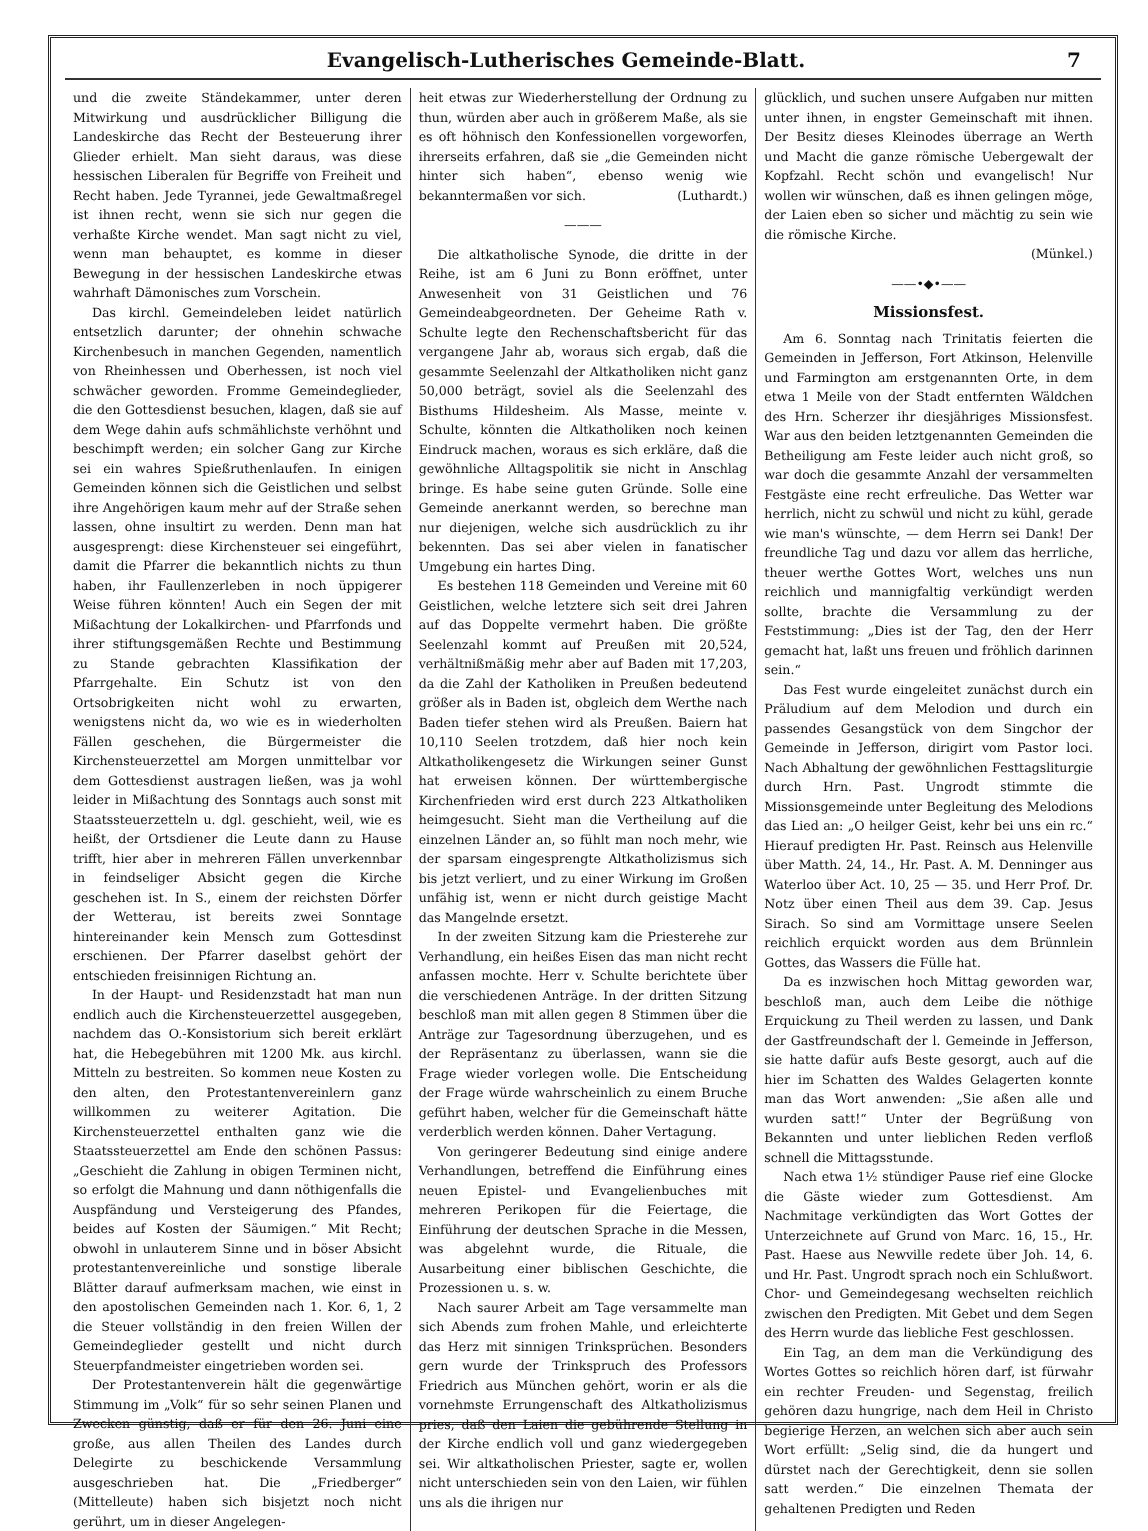Evangelisch-Lutherisches Gemeinde-Blatt. 7
und die zweite Ständekammer, unter deren Mitwirkung und ausdrücklicher Billigung die Landeskirche das Recht der Besteuerung ihrer Glieder erhielt. Man sieht daraus, was diese hessischen Liberalen für Begriffe von Freiheit und Recht haben. Jede Tyrannei, jede Gewaltmaßregel ist ihnen recht, wenn sie sich nur gegen die verhaßte Kirche wendet. Man sagt nicht zu viel, wenn man behauptet, es komme in dieser Bewegung in der hessischen Landeskirche etwas wahrhaft Dämonisches zum Vorschein.
Das kirchl. Gemeindeleben leidet natürlich entsetzlich darunter; der ohnehin schwache Kirchenbesuch in manchen Gegenden, namentlich von Rheinhessen und Oberhessen, ist noch viel schwächer geworden. Fromme Gemeindeglieder, die den Gottesdienst besuchen, klagen, daß sie auf dem Wege dahin aufs schmählichste verhöhnt und beschimpft werden; ein solcher Gang zur Kirche sei ein wahres Spießruthenlaufen. In einigen Gemeinden können sich die Geistlichen und selbst ihre Angehörigen kaum mehr auf der Straße sehen lassen, ohne insultirt zu werden. Denn man hat ausgesprengt: diese Kirchensteuer sei eingeführt, damit die Pfarrer die bekanntlich nichts zu thun haben, ihr Faullenzerleben in noch üppigerer Weise führen könnten! Auch ein Segen der mit Mißachtung der Lokalkirchen- und Pfarrfonds und ihrer stiftungsgemäßen Rechte und Bestimmung zu Stande gebrachten Klassifikation der Pfarrgehalte. Ein Schutz ist von den Ortsobrigkeiten nicht wohl zu erwarten, wenigstens nicht da, wo wie es in wiederholten Fällen geschehen, die Bürgermeister die Kirchensteuerzettel am Morgen unmittelbar vor dem Gottesdienst austragen ließen, was ja wohl leider in Mißachtung des Sonntags auch sonst mit Staatssteuerzetteln u. dgl. geschieht, weil, wie es heißt, der Ortsdiener die Leute dann zu Hause trifft, hier aber in mehreren Fällen unverkennbar in feindseliger Absicht gegen die Kirche geschehen ist. In S., einem der reichsten Dörfer der Wetterau, ist bereits zwei Sonntage hintereinander kein Mensch zum Gottesdinst erschienen. Der Pfarrer daselbst gehört der entschieden freisinnigen Richtung an.
In der Haupt- und Residenzstadt hat man nun endlich auch die Kirchensteuerzettel ausgegeben, nachdem das O.-Konsistorium sich bereit erklärt hat, die Hebegebühren mit 1200 Mk. aus kirchl. Mitteln zu bestreiten. So kommen neue Kosten zu den alten, den Protestantenvereinlern ganz willkommen zu weiterer Agitation. Die Kirchensteuerzettel enthalten ganz wie die Staatssteuerzettel am Ende den schönen Passus: „Geschieht die Zahlung in obigen Terminen nicht, so erfolgt die Mahnung und dann nöthigenfalls die Auspfändung und Versteigerung des Pfandes, beides auf Kosten der Säumigen.“ Mit Recht; obwohl in unlauterem Sinne und in böser Absicht protestantenvereinliche und sonstige liberale Blätter darauf aufmerksam machen, wie einst in den apostolischen Gemeinden nach 1. Kor. 6, 1, 2 die Steuer vollständig in den freien Willen der Gemeindeglieder gestellt und nicht durch Steuerpfandmeister eingetrieben worden sei.
Der Protestantenverein hält die gegenwärtige Stimmung im „Volk“ für so sehr seinen Planen und Zwecken günstig, daß er für den 26. Juni eine große, aus allen Theilen des Landes durch Delegirte zu beschickende Versammlung ausgeschrieben hat. Die „Friedberger“ (Mittelleute) haben sich bisjetzt noch nicht gerührt, um in dieser Angelegen-
heit etwas zur Wiederherstellung der Ordnung zu thun, würden aber auch in größerem Maße, als sie es oft höhnisch den Konfessionellen vorgeworfen, ihrerseits erfahren, daß sie „die Gemeinden nicht hinter sich haben“, ebenso wenig wie bekanntermaßen vor sich. (Luthardt.)
———
Die altkatholische Synode, die dritte in der Reihe, ist am 6 Juni zu Bonn eröffnet, unter Anwesenheit von 31 Geistlichen und 76 Gemeindeabgeordneten. Der Geheime Rath v. Schulte legte den Rechenschaftsbericht für das vergangene Jahr ab, woraus sich ergab, daß die gesammte Seelenzahl der Altkatholiken nicht ganz 50,000 beträgt, soviel als die Seelenzahl des Bisthums Hildesheim. Als Masse, meinte v. Schulte, könnten die Altkatholiken noch keinen Eindruck machen, woraus es sich erkläre, daß die gewöhnliche Alltagspolitik sie nicht in Anschlag bringe. Es habe seine guten Gründe. Solle eine Gemeinde anerkannt werden, so berechne man nur diejenigen, welche sich ausdrücklich zu ihr bekennten. Das sei aber vielen in fanatischer Umgebung ein hartes Ding.
Es bestehen 118 Gemeinden und Vereine mit 60 Geistlichen, welche letztere sich seit drei Jahren auf das Doppelte vermehrt haben. Die größte Seelenzahl kommt auf Preußen mit 20,524, verhältnißmäßig mehr aber auf Baden mit 17,203, da die Zahl der Katholiken in Preußen bedeutend größer als in Baden ist, obgleich dem Werthe nach Baden tiefer stehen wird als Preußen. Baiern hat 10,110 Seelen trotzdem, daß hier noch kein Altkatholikengesetz die Wirkungen seiner Gunst hat erweisen können. Der württembergische Kirchenfrieden wird erst durch 223 Altkatholiken heimgesucht. Sieht man die Vertheilung auf die einzelnen Länder an, so fühlt man noch mehr, wie der sparsam eingesprengte Altkatholizismus sich bis jetzt verliert, und zu einer Wirkung im Großen unfähig ist, wenn er nicht durch geistige Macht das Mangelnde ersetzt.
In der zweiten Sitzung kam die Priesterehe zur Verhandlung, ein heißes Eisen das man nicht recht anfassen mochte. Herr v. Schulte berichtete über die verschiedenen Anträge. In der dritten Sitzung beschloß man mit allen gegen 8 Stimmen über die Anträge zur Tagesordnung überzugehen, und es der Repräsentanz zu überlassen, wann sie die Frage wieder vorlegen wolle. Die Entscheidung der Frage würde wahrscheinlich zu einem Bruche geführt haben, welcher für die Gemeinschaft hätte verderblich werden können. Daher Vertagung.
Von geringerer Bedeutung sind einige andere Verhandlungen, betreffend die Einführung eines neuen Epistel- und Evangelienbuches mit mehreren Perikopen für die Feiertage, die Einführung der deutschen Sprache in die Messen, was abgelehnt wurde, die Rituale, die Ausarbeitung einer biblischen Geschichte, die Prozessionen u. s. w.
Nach saurer Arbeit am Tage versammelte man sich Abends zum frohen Mahle, und erleichterte das Herz mit sinnigen Trinksprüchen. Besonders gern wurde der Trinkspruch des Professors Friedrich aus München gehört, worin er als die vornehmste Errungenschaft des Altkatholizismus pries, daß den Laien die gebührende Stellung in der Kirche endlich voll und ganz wiedergegeben sei. Wir altkatholischen Priester, sagte er, wollen nicht unterschieden sein von den Laien, wir fühlen uns als die ihrigen nur
glücklich, und suchen unsere Aufgaben nur mitten unter ihnen, in engster Gemeinschaft mit ihnen. Der Besitz dieses Kleinodes überrage an Werth und Macht die ganze römische Uebergewalt der Kopfzahl. Recht schön und evangelisch! Nur wollen wir wünschen, daß es ihnen gelingen möge, der Laien eben so sicher und mächtig zu sein wie die römische Kirche.
(Münkel.)
——•◆•——
Missionsfest.
Am 6. Sonntag nach Trinitatis feierten die Gemeinden in Jefferson, Fort Atkinson, Helenville und Farmington am erstgenannten Orte, in dem etwa 1 Meile von der Stadt entfernten Wäldchen des Hrn. Scherzer ihr diesjähriges Missionsfest. War aus den beiden letztgenannten Gemeinden die Betheiligung am Feste leider auch nicht groß, so war doch die gesammte Anzahl der versammelten Festgäste eine recht erfreuliche. Das Wetter war herrlich, nicht zu schwül und nicht zu kühl, gerade wie man's wünschte, — dem Herrn sei Dank! Der freundliche Tag und dazu vor allem das herrliche, theuer werthe Gottes Wort, welches uns nun reichlich und mannigfaltig verkündigt werden sollte, brachte die Versammlung zu der Feststimmung: „Dies ist der Tag, den der Herr gemacht hat, laßt uns freuen und fröhlich darinnen sein.“
Das Fest wurde eingeleitet zunächst durch ein Präludium auf dem Melodion und durch ein passendes Gesangstück von dem Singchor der Gemeinde in Jefferson, dirigirt vom Pastor loci. Nach Abhaltung der gewöhnlichen Festtagsliturgie durch Hrn. Past. Ungrodt stimmte die Missionsgemeinde unter Begleitung des Melodions das Lied an: „O heilger Geist, kehr bei uns ein rc.“ Hierauf predigten Hr. Past. Reinsch aus Helenville über Matth. 24, 14., Hr. Past. A. M. Denninger aus Waterloo über Act. 10, 25 — 35. und Herr Prof. Dr. Notz über einen Theil aus dem 39. Cap. Jesus Sirach. So sind am Vormittage unsere Seelen reichlich erquickt worden aus dem Brünnlein Gottes, das Wassers die Fülle hat.
Da es inzwischen hoch Mittag geworden war, beschloß man, auch dem Leibe die nöthige Erquickung zu Theil werden zu lassen, und Dank der Gastfreundschaft der l. Gemeinde in Jefferson, sie hatte dafür aufs Beste gesorgt, auch auf die hier im Schatten des Waldes Gelagerten konnte man das Wort anwenden: „Sie aßen alle und wurden satt!“ Unter der Begrüßung von Bekannten und unter lieblichen Reden verfloß schnell die Mittagsstunde.
Nach etwa 1½ stündiger Pause rief eine Glocke die Gäste wieder zum Gottesdienst. Am Nachmitage verkündigten das Wort Gottes der Unterzeichnete auf Grund von Marc. 16, 15., Hr. Past. Haese aus Newville redete über Joh. 14, 6. und Hr. Past. Ungrodt sprach noch ein Schlußwort. Chor- und Gemeindegesang wechselten reichlich zwischen den Predigten. Mit Gebet und dem Segen des Herrn wurde das liebliche Fest geschlossen.
Ein Tag, an dem man die Verkündigung des Wortes Gottes so reichlich hören darf, ist fürwahr ein rechter Freuden- und Segenstag, freilich gehören dazu hungrige, nach dem Heil in Christo begierige Herzen, an welchen sich aber auch sein Wort erfüllt: „Selig sind, die da hungert und dürstet nach der Gerechtigkeit, denn sie sollen satt werden.“ Die einzelnen Themata der gehaltenen Predigten und Reden